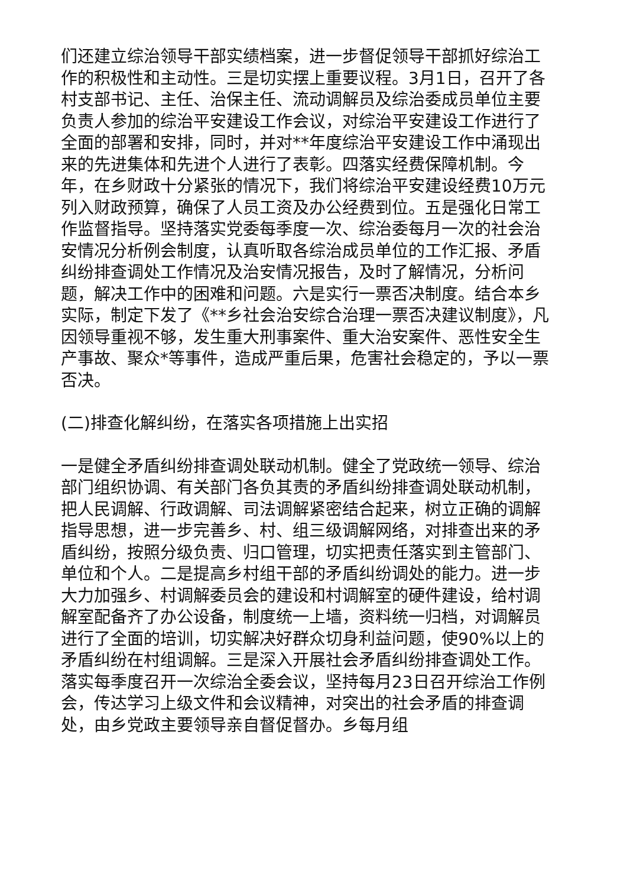们还建立综治领导干部实绩档案，进一步督促领导干部抓好综治工作的积极性和主动性。三是切实摆上重要议程。3月1日，召开了各村支部书记、主任、治保主任、流动调解员及综治委成员单位主要负责人参加的综治平安建设工作会议，对综治平安建设工作进行了全面的部署和安排，同时，并对**年度综治平安建设工作中涌现出来的先进集体和先进个人进行了表彰。四落实经费保障机制。今年，在乡财政十分紧张的情况下，我们将综治平安建设经费10万元列入财政预算，确保了人员工资及办公经费到位。五是强化日常工作监督指导。坚持落实党委每季度一次、综治委每月一次的社会治安情况分析例会制度，认真听取各综治成员单位的工作汇报、矛盾纠纷排查调处工作情况及治安情况报告，及时了解情况，分析问题，解决工作中的困难和问题。六是实行一票否决制度。结合本乡实际，制定下发了《**乡社会治安综合治理一票否决建议制度》，凡因领导重视不够，发生重大刑事案件、重大治安案件、恶性安全生产事故、聚众*等事件，造成严重后果，危害社会稳定的，予以一票否决。
(二)排查化解纠纷，在落实各项措施上出实招
一是健全矛盾纠纷排查调处联动机制。健全了党政统一领导、综治部门组织协调、有关部门各负其责的矛盾纠纷排查调处联动机制，把人民调解、行政调解、司法调解紧密结合起来，树立正确的调解指导思想，进一步完善乡、村、组三级调解网络，对排查出来的矛盾纠纷，按照分级负责、归口管理，切实把责任落实到主管部门、单位和个人。二是提高乡村组干部的矛盾纠纷调处的能力。进一步大力加强乡、村调解委员会的建设和村调解室的硬件建设，给村调解室配备齐了办公设备，制度统一上墙，资料统一归档，对调解员进行了全面的培训，切实解决好群众切身利益问题，使90%以上的矛盾纠纷在村组调解。三是深入开展社会矛盾纠纷排查调处工作。落实每季度召开一次综治全委会议，坚持每月23日召开综治工作例会，传达学习上级文件和会议精神，对突出的社会矛盾的排查调处，由乡党政主要领导亲自督促督办。乡每月组